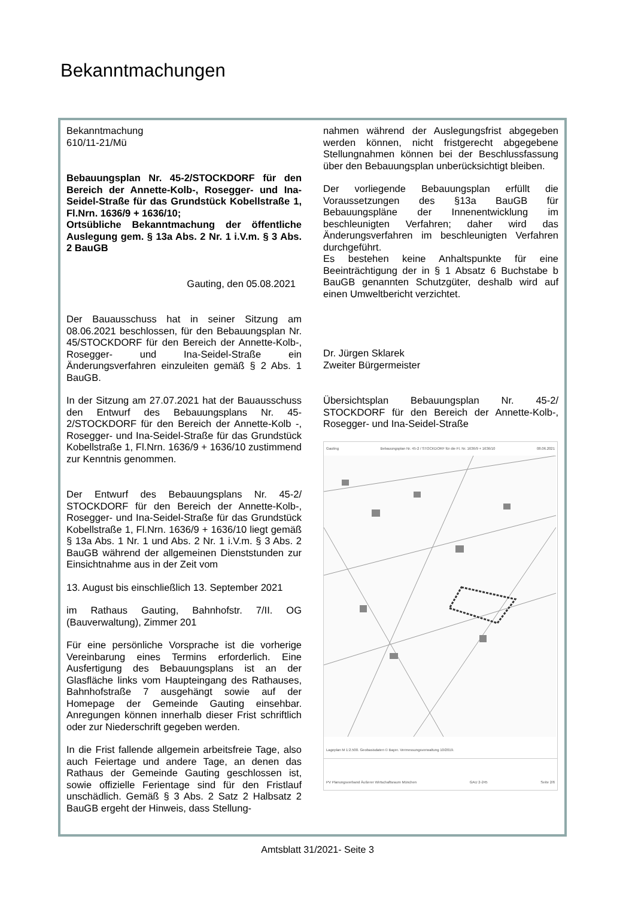Bekanntmachungen
Bekanntmachung
610/11-21/Mü
Bebauungsplan Nr. 45-2/STOCKDORF für den Bereich der Annette-Kolb-, Rosegger- und Ina-Seidel-Straße für das Grundstück Kobellstraße 1, Fl.Nrn. 1636/9 + 1636/10;
Ortsübliche Bekanntmachung der öffentliche Auslegung gem. § 13a Abs. 2 Nr. 1 i.V.m. § 3 Abs. 2 BauGB
Gauting, den 05.08.2021
Der Bauausschuss hat in seiner Sitzung am 08.06.2021 beschlossen, für den Bebauungsplan Nr. 45/STOCKDORF für den Bereich der Annette-Kolb-, Rosegger- und Ina-Seidel-Straße ein Änderungsverfahren einzuleiten gemäß § 2 Abs. 1 BauGB.
In der Sitzung am 27.07.2021 hat der Bauausschuss den Entwurf des Bebauungsplans Nr. 45-2/STOCKDORF für den Bereich der Annette-Kolb -, Rosegger- und Ina-Seidel-Straße für das Grundstück Kobellstraße 1, Fl.Nrn. 1636/9 + 1636/10 zustimmend zur Kenntnis genommen.
Der Entwurf des Bebauungsplans Nr. 45-2/ STOCKDORF für den Bereich der Annette-Kolb-, Rosegger- und Ina-Seidel-Straße für das Grundstück Kobellstraße 1, Fl.Nrn. 1636/9 + 1636/10 liegt gemäß § 13a Abs. 1 Nr. 1 und Abs. 2 Nr. 1 i.V.m. § 3 Abs. 2 BauGB während der allgemeinen Dienststunden zur Einsichtnahme aus in der Zeit vom
13. August bis einschließlich 13. September 2021
im Rathaus Gauting, Bahnhofstr. 7/II. OG (Bauverwaltung), Zimmer 201
Für eine persönliche Vorsprache ist die vorherige Vereinbarung eines Termins erforderlich. Eine Ausfertigung des Bebauungsplans ist an der Glasfläche links vom Haupteingang des Rathauses, Bahnhofstraße 7 ausgehängt sowie auf der Homepage der Gemeinde Gauting einsehbar. Anregungen können innerhalb dieser Frist schriftlich oder zur Niederschrift gegeben werden.
In die Frist fallende allgemein arbeitsfreie Tage, also auch Feiertage und andere Tage, an denen das Rathaus der Gemeinde Gauting geschlossen ist, sowie offizielle Ferientage sind für den Fristlauf unschädlich. Gemäß § 3 Abs. 2 Satz 2 Halbsatz 2 BauGB ergeht der Hinweis, dass Stellung-
nahmen während der Auslegungsfrist abgegeben werden können, nicht fristgerecht abgegebene Stellungnahmen können bei der Beschlussfassung über den Bebauungsplan unberücksichtigt bleiben.
Der vorliegende Bebauungsplan erfüllt die Voraussetzungen des §13a BauGB für Bebauungspläne der Innenentwicklung im beschleunigten Verfahren; daher wird das Änderungsverfahren im beschleunigten Verfahren durchgeführt.
Es bestehen keine Anhaltspunkte für eine Beeinträchtigung der in § 1 Absatz 6 Buchstabe b BauGB genannten Schutzgüter, deshalb wird auf einen Umweltbericht verzichtet.
Dr. Jürgen Sklarek
Zweiter Bürgermeister
Übersichtsplan Bebauungsplan Nr. 45-2/ STOCKDORF für den Bereich der Annette-Kolb-, Rosegger- und Ina-Seidel-Straße
Gauting Bebauungsplan Nr. 45-2 / STOCKDORF für die Fl. Nr. 1636/9 + 1636/10 08.06.2021
Lageplan M 1:2.500. Geobasisdaten © Bayer. Vermessungsverwaltung 10/2019.
PV Planungsverband Äußerer Wirtschaftsraum München GAU 2-245 Seite 2/6
Amtsblatt 31/2021- Seite 3